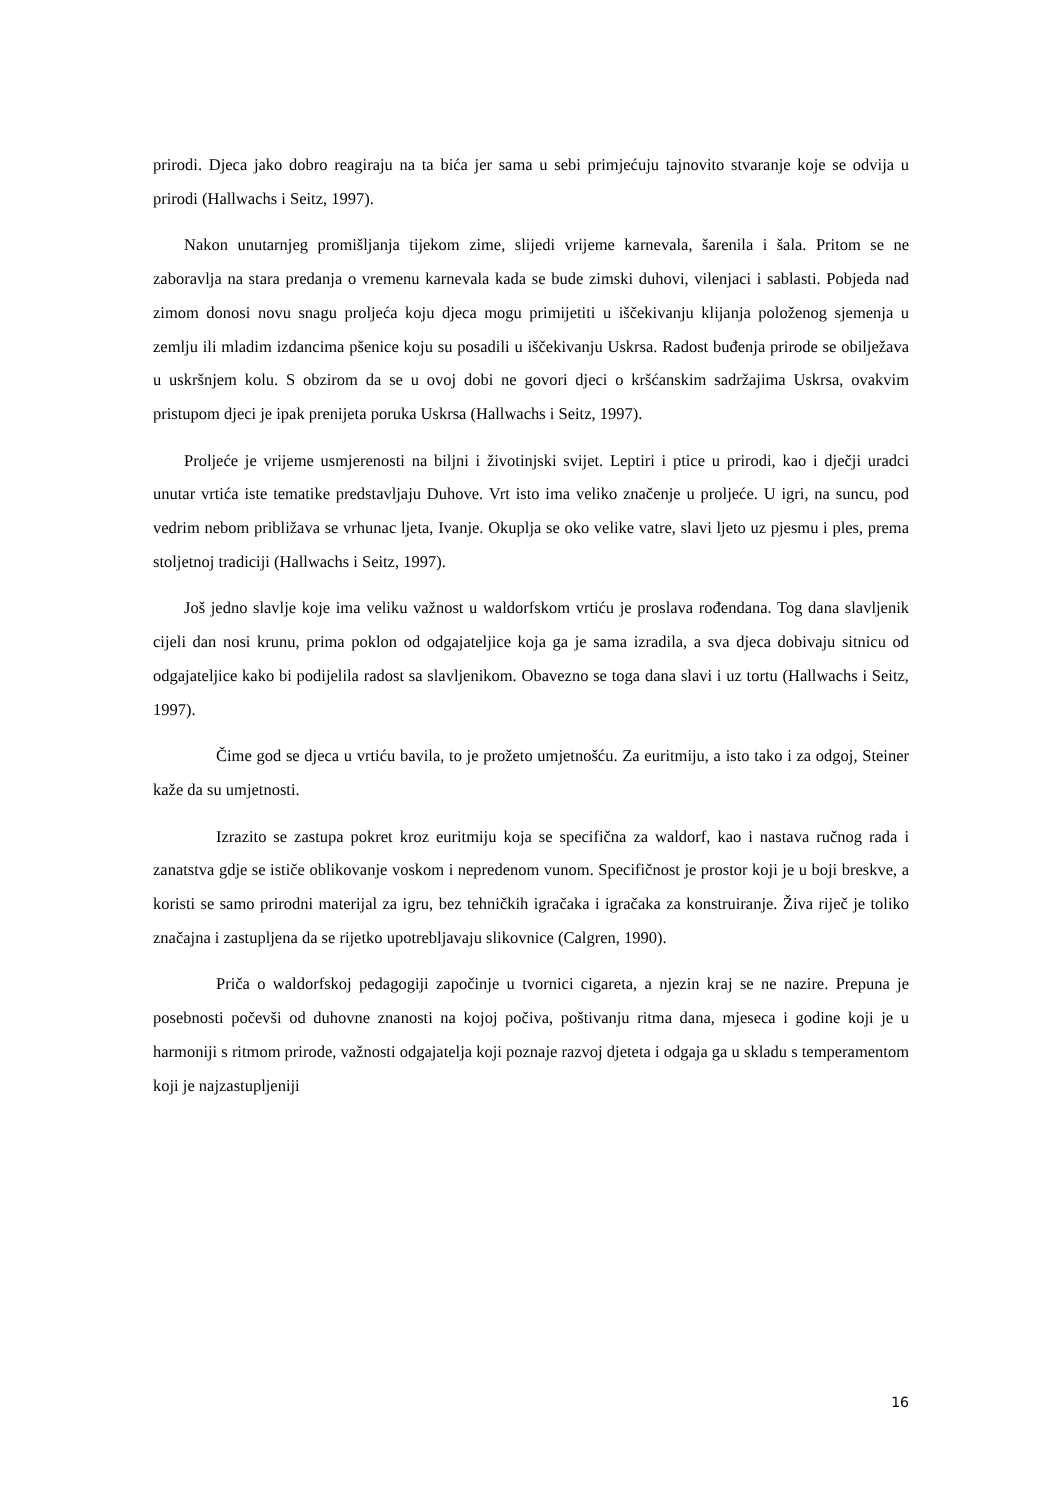prirodi. Djeca jako dobro reagiraju na ta bića jer sama u sebi primjećuju tajnovito stvaranje koje se odvija u prirodi (Hallwachs i Seitz, 1997).
Nakon unutarnjeg promišljanja tijekom zime, slijedi vrijeme karnevala, šarenila i šala. Pritom se ne zaboravlja na stara predanja o vremenu karnevala kada se bude zimski duhovi, vilenjaci i sablasti. Pobjeda nad zimom donosi novu snagu proljeća koju djeca mogu primijetiti u iščekivanju klijanja položenog sjemenja u zemlju ili mladim izdancima pšenice koju su posadili u iščekivanju Uskrsa. Radost buđenja prirode se obilježava u uskršnjem kolu. S obzirom da se u ovoj dobi ne govori djeci o kršćanskim sadržajima Uskrsa, ovakvim pristupom djeci je ipak prenijeta poruka Uskrsa (Hallwachs i Seitz, 1997).
Proljeće je vrijeme usmjerenosti na biljni i životinjski svijet. Leptiri i ptice u prirodi, kao i dječji uradci unutar vrtića iste tematike predstavljaju Duhove. Vrt isto ima veliko značenje u proljeće. U igri, na suncu, pod vedrim nebom približava se vrhunac ljeta, Ivanje. Okuplja se oko velike vatre, slavi ljeto uz pjesmu i ples, prema stoljetnoj tradiciji (Hallwachs i Seitz, 1997).
Još jedno slavlje koje ima veliku važnost u waldorfskom vrtiću je proslava rođendana. Tog dana slavljenik cijeli dan nosi krunu, prima poklon od odgajateljice koja ga je sama izradila, a sva djeca dobivaju sitnicu od odgajateljice kako bi podijelila radost sa slavljenikom. Obavezno se toga dana slavi i uz tortu (Hallwachs i Seitz, 1997).
Čime god se djeca u vrtiću bavila, to je prožeto umjetnošću. Za euritmiju, a isto tako i za odgoj, Steiner kaže da su umjetnosti.
Izrazito se zastupa pokret kroz euritmiju koja se specifična za waldorf, kao i nastava ručnog rada i zanatstva gdje se ističe oblikovanje voskom i nepredenom vunom. Specifičnost je prostor koji je u boji breskve, a koristi se samo prirodni materijal za igru, bez tehničkih igračaka i igračaka za konstruiranje. Živa riječ je toliko značajna i zastupljena da se rijetko upotrebljavaju slikovnice (Calgren, 1990).
Priča o waldorfskoj pedagogiji započinje u tvornici cigareta, a njezin kraj se ne nazire. Prepuna je posebnosti počevši od duhovne znanosti na kojoj počiva, poštivanju ritma dana, mjeseca i godine koji je u harmoniji s ritmom prirode, važnosti odgajatelja koji poznaje razvoj djeteta i odgaja ga u skladu s temperamentom koji je najzastupljeniji
16